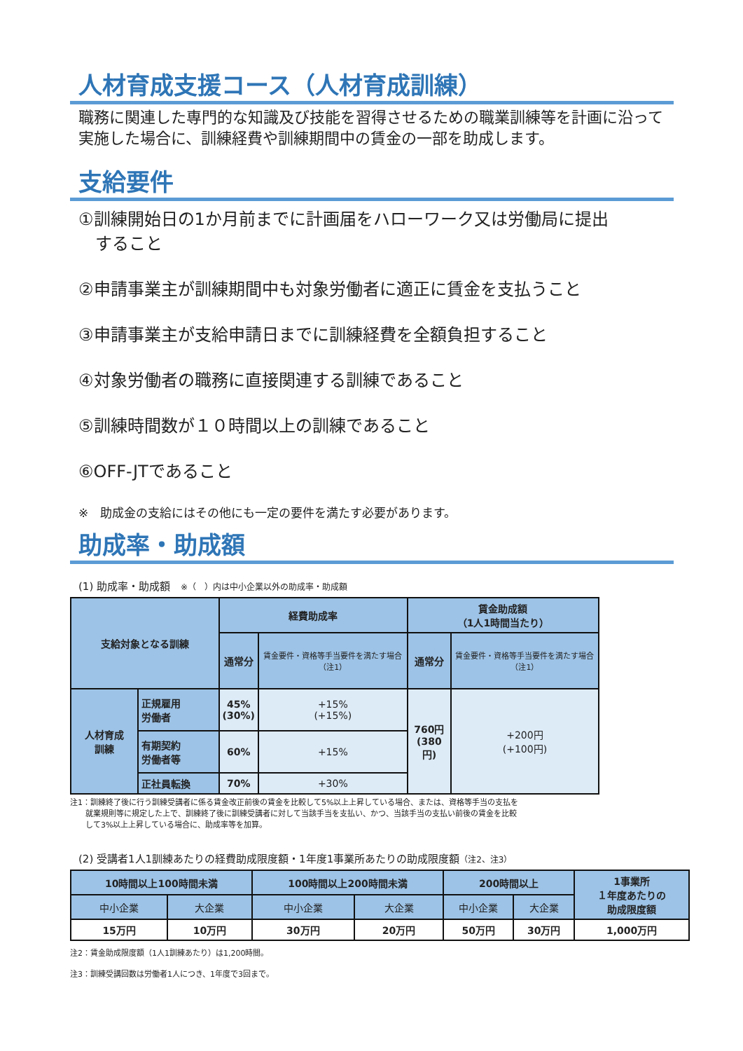人材育成支援コース（人材育成訓練）
職務に関連した専門的な知識及び技能を習得させるための職業訓練等を計画に沿って実施した場合に、訓練経費や訓練期間中の賃金の一部を助成します。
支給要件
①訓練開始日の1か月前までに計画届をハローワーク又は労働局に提出
　すること
②申請事業主が訓練期間中も対象労働者に適正に賃金を支払うこと
③申請事業主が支給申請日までに訓練経費を全額負担すること
④対象労働者の職務に直接関連する訓練であること
⑤訓練時間数が１０時間以上の訓練であること
⑥OFF-JTであること
※　助成金の支給にはその他にも一定の要件を満たす必要があります。
助成率・助成額
(1) 助成率・助成額　※（　）内は中小企業以外の助成率・助成額
| 支給対象となる訓練 | | 経費助成率 | | 賃金助成額 （1人1時間当たり） | |
| --- | --- | --- | --- | --- | --- |
| | | 通常分 | 賃金要件・資格等手当要件を満たす場合（注1） | 通常分 | 賃金要件・資格等手当要件を満たす場合（注1） |
| 人材育成 訓練 | 正規雇用 労働者 | 45% (30%) | +15% (+15%) | 760円 (380円) | +200円 (+100円) |
| | 有期契約 労働者等 | 60% | +15% | | |
| | 正社員転換 | 70% | +30% | | |
注1：訓練終了後に行う訓練受講者に係る賃金改正前後の賃金を比較して5%以上上昇している場合、または、資格等手当の支払を
　　就業規則等に規定した上で、訓練終了後に訓練受講者に対して当該手当を支払い、かつ、当該手当の支払い前後の賃金を比較
　　して3%以上上昇している場合に、助成率等を加算。
(2) 受講者1人1訓練あたりの経費助成限度額・1年度1事業所あたりの助成限度額（注2、注3）
| 10時間以上100時間未満 | | 100時間以上200時間未満 | | 200時間以上 | | 1事業所 １年度あたりの 助成限度額 |
| --- | --- | --- | --- | --- | --- | --- |
| 中小企業 | 大企業 | 中小企業 | 大企業 | 中小企業 | 大企業 | |
| 15万円 | 10万円 | 30万円 | 20万円 | 50万円 | 30万円 | 1,000万円 |
注2：賃金助成限度額（1人1訓練あたり）は1,200時間。
注3：訓練受講回数は労働者1人につき、1年度で3回まで。